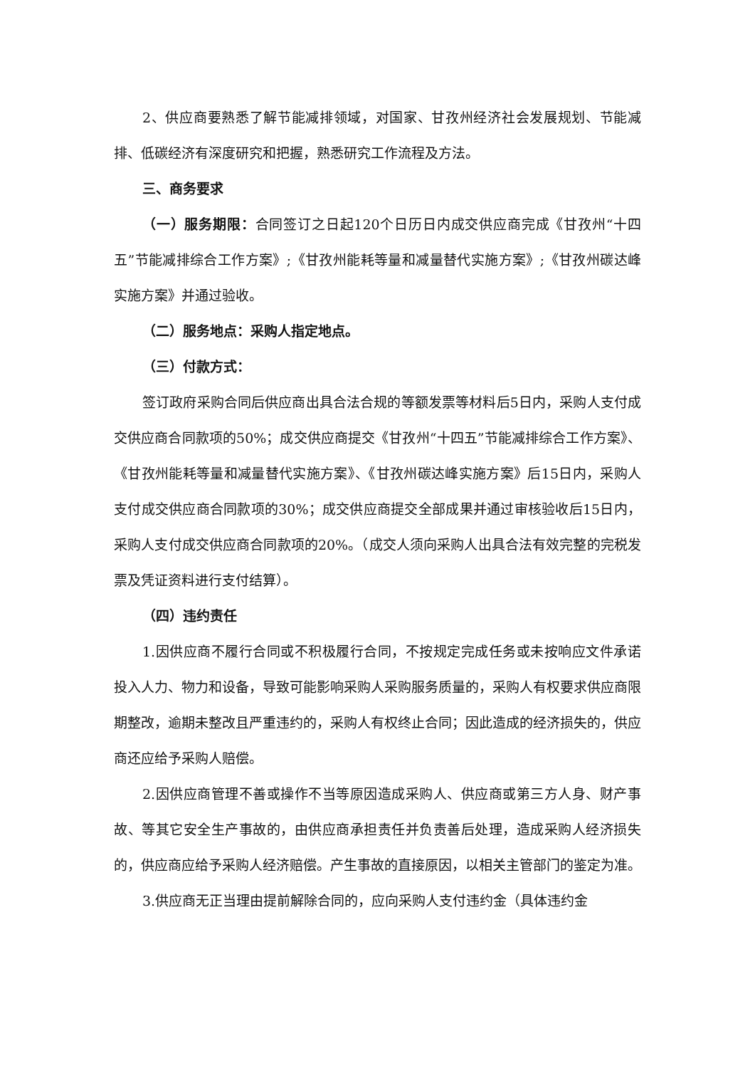2、供应商要熟悉了解节能减排领域，对国家、甘孜州经济社会发展规划、节能减排、低碳经济有深度研究和把握，熟悉研究工作流程及方法。
三、商务要求
（一）服务期限：合同签订之日起120个日历日内成交供应商完成《甘孜州“十四五”节能减排综合工作方案》;《甘孜州能耗等量和减量替代实施方案》;《甘孜州碳达峰实施方案》并通过验收。
（二）服务地点：采购人指定地点。
（三）付款方式：
签订政府采购合同后供应商出具合法合规的等额发票等材料后5日内，采购人支付成交供应商合同款项的50%；成交供应商提交《甘孜州“十四五”节能减排综合工作方案》、《甘孜州能耗等量和减量替代实施方案》、《甘孜州碳达峰实施方案》后15日内，采购人支付成交供应商合同款项的30%；成交供应商提交全部成果并通过审核验收后15日内，采购人支付成交供应商合同款项的20%。（成交人须向采购人出具合法有效完整的完税发票及凭证资料进行支付结算）。
（四）违约责任
1.因供应商不履行合同或不积极履行合同，不按规定完成任务或未按响应文件承诺投入人力、物力和设备，导致可能影响采购人采购服务质量的，采购人有权要求供应商限期整改，逾期未整改且严重违约的，采购人有权终止合同；因此造成的经济损失的，供应商还应给予采购人赔偿。
2.因供应商管理不善或操作不当等原因造成采购人、供应商或第三方人身、财产事故、等其它安全生产事故的，由供应商承担责任并负责善后处理，造成采购人经济损失的，供应商应给予采购人经济赔偿。产生事故的直接原因，以相关主管部门的鉴定为准。
3.供应商无正当理由提前解除合同的，应向采购人支付违约金（具体违约金